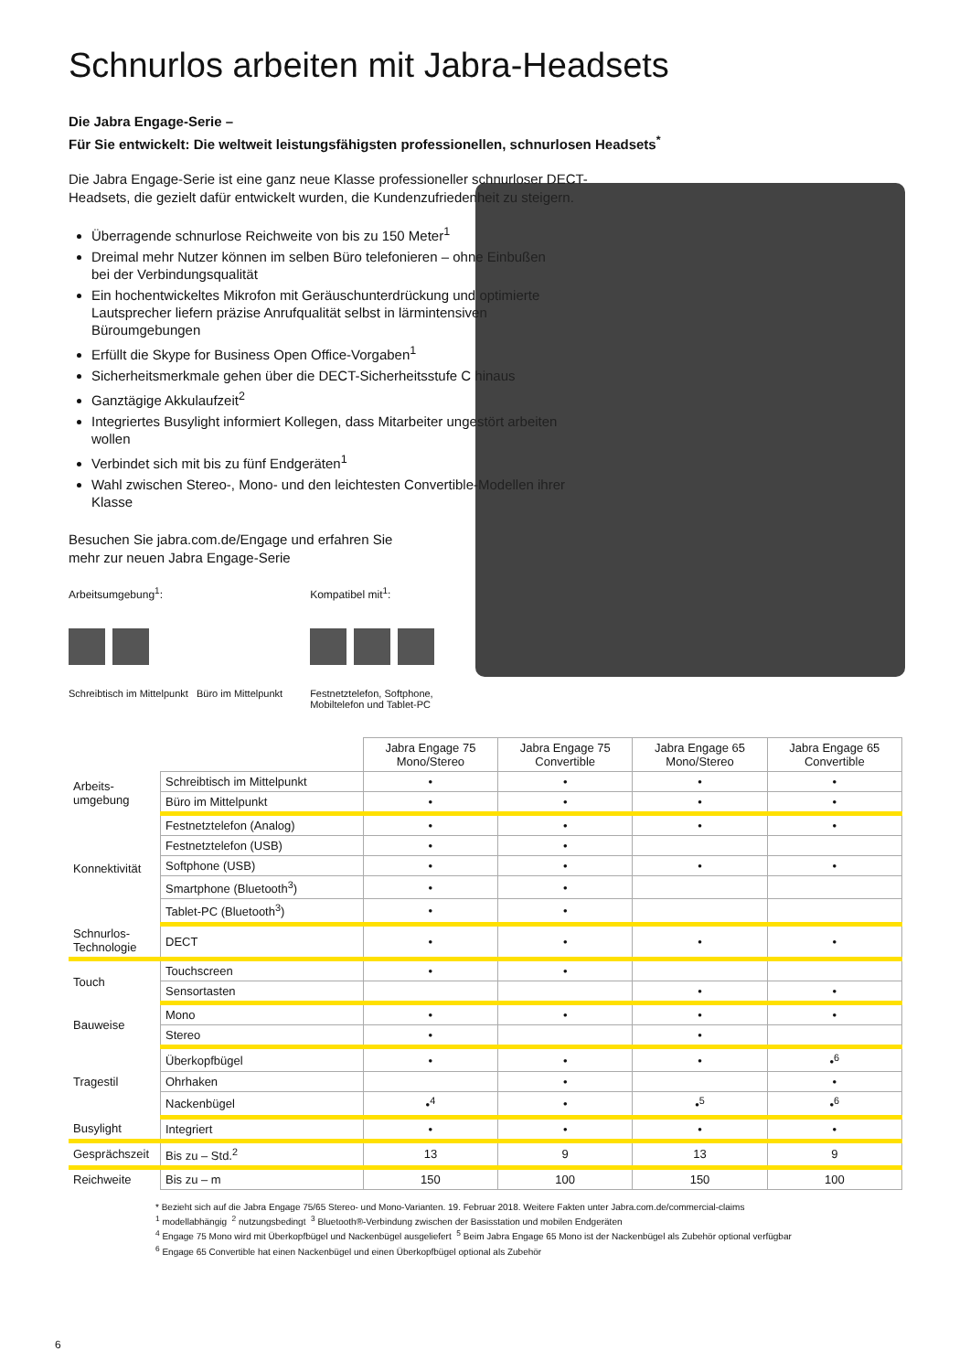Schnurlos arbeiten mit Jabra-Headsets
Die Jabra Engage-Serie –
Für Sie entwickelt: Die weltweit leistungsfähigsten professionellen, schnurlosen Headsets<sup>*</sup>
Die Jabra Engage-Serie ist eine ganz neue Klasse professioneller schnurloser DECT-Headsets, die gezielt dafür entwickelt wurden, die Kundenzufriedenheit zu steigern.
Überragende schnurlose Reichweite von bis zu 150 Meter<sup>1</sup>
Dreimal mehr Nutzer können im selben Büro telefonieren – ohne Einbußen bei der Verbindungsqualität
Ein hochentwickeltes Mikrofon mit Geräuschunterdrückung und optimierte Lautsprecher liefern präzise Anrufqualität selbst in lärmintensiven Büroumgebungen
Erfüllt die Skype for Business Open Office-Vorgaben<sup>1</sup>
Sicherheitsmerkmale gehen über die DECT-Sicherheitsstufe C hinaus
Ganztägige Akkulaufzeit<sup>2</sup>
Integriertes Busylight informiert Kollegen, dass Mitarbeiter ungestört arbeiten wollen
Verbindet sich mit bis zu fünf Endgeräten<sup>1</sup>
Wahl zwischen Stereo-, Mono- und den leichtesten Convertible-Modellen ihrer Klasse
Besuchen Sie jabra.com.de/Engage und erfahren Sie mehr zur neuen Jabra Engage-Serie
Arbeitsumgebung<sup>1</sup>:
Schreibtisch im Mittelpunkt Büro im Mittelpunkt
Kompatibel mit<sup>1</sup>:
Festnetztelefon, Softphone,
Mobiltelefon und Tablet-PC
| | | Jabra Engage 75 Mono/Stereo | Jabra Engage 75 Convertible | Jabra Engage 65 Mono/Stereo | Jabra Engage 65 Convertible |
| Arbeits- umgebung | Schreibtisch im Mittelpunkt | • | • | • | • |
| | Büro im Mittelpunkt | • | • | • | • |
| Konnektivität | Festnetztelefon (Analog) | • | • | • | • |
| | Festnetztelefon (USB) | • | • | | |
| | Softphone (USB) | • | • | • | • |
| | Smartphone (Bluetooth<sup>3</sup>) | • | • | | |
| | Tablet-PC (Bluetooth<sup>3</sup>) | • | • | | |
| Schnurlos- Technologie | DECT | • | • | • | • |
| Touch | Touchscreen | • | • | | |
| | Sensortasten | | | • | • |
| Bauweise | Mono | • | • | • | • |
| | Stereo | • | | • | |
| Tragestil | Überkopfbügel | • | • | • | •<sup>6</sup> |
| | Ohrhaken | | • | | • |
| | Nackenbügel | •<sup>4</sup> | • | •<sup>5</sup> | •<sup>6</sup> |
| Busylight | Integriert | • | • | • | • |
| Gesprächszeit | Bis zu – Std.<sup>2</sup> | 13 | 9 | 13 | 9 |
| Reichweite | Bis zu – m | 150 | 100 | 150 | 100 |
* Bezieht sich auf die Jabra Engage 75/65 Stereo- und Mono-Varianten. 19. Februar 2018. Weitere Fakten unter Jabra.com.de/commercial-claims
<sup>1</sup> modellabhängig <sup>2</sup> nutzungsbedingt <sup>3</sup> Bluetooth®-Verbindung zwischen der Basisstation und mobilen Endgeräten
<sup>4</sup> Engage 75 Mono wird mit Überkopfbügel und Nackenbügel ausgeliefert <sup>5</sup> Beim Jabra Engage 65 Mono ist der Nackenbügel als Zubehör optional verfügbar
<sup>6</sup> Engage 65 Convertible hat einen Nackenbügel und einen Überkopfbügel optional als Zubehör
6